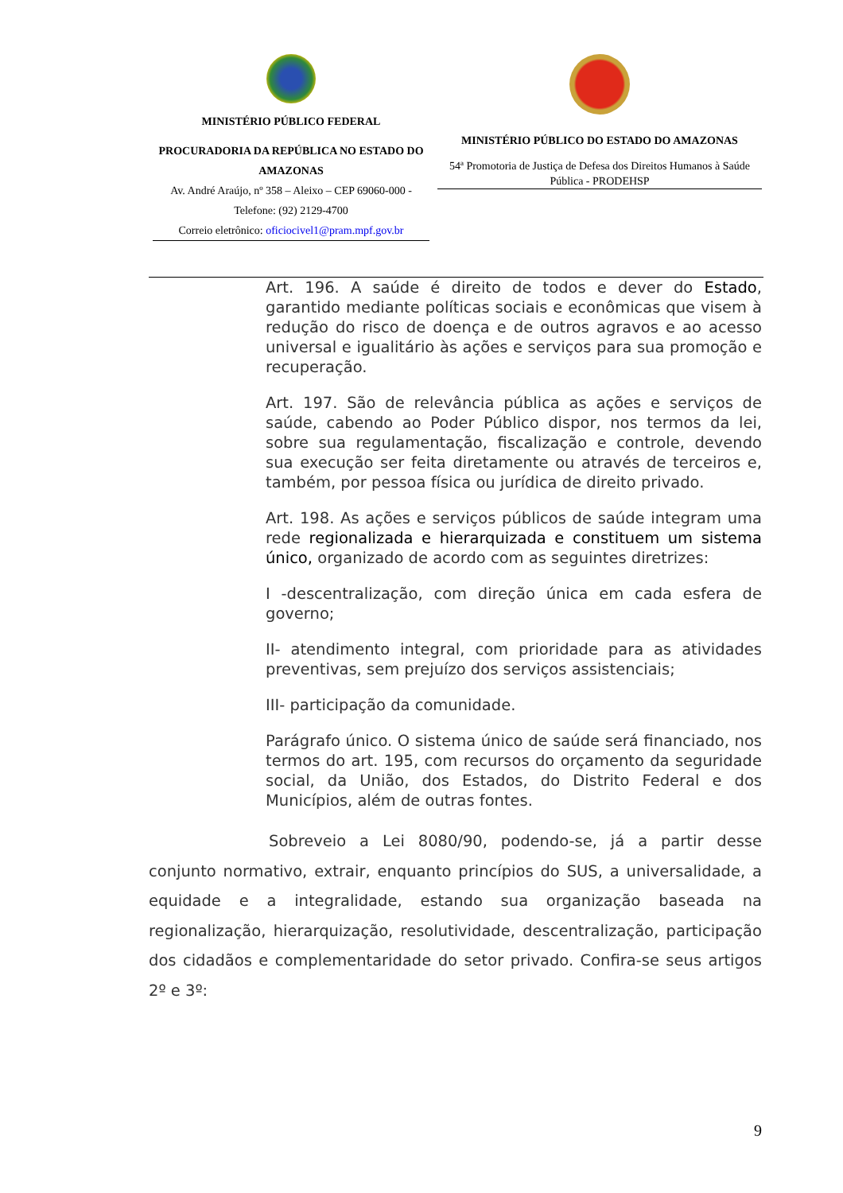MINISTÉRIO PÚBLICO FEDERAL
PROCURADORIA DA REPÚBLICA NO ESTADO DO AMAZONAS
Av. André Araújo, nº 358 – Aleixo – CEP 69060-000 - Telefone: (92) 2129-4700
Correio eletrônico: oficiocivel1@pram.mpf.gov.br
MINISTÉRIO PÚBLICO DO ESTADO DO AMAZONAS
54ª Promotoria de Justiça de Defesa dos Direitos Humanos à Saúde Pública - PRODEHSP
Art. 196. A saúde é direito de todos e dever do Estado, garantido mediante políticas sociais e econômicas que visem à redução do risco de doença e de outros agravos e ao acesso universal e igualitário às ações e serviços para sua promoção e recuperação.
Art. 197. São de relevância pública as ações e serviços de saúde, cabendo ao Poder Público dispor, nos termos da lei, sobre sua regulamentação, fiscalização e controle, devendo sua execução ser feita diretamente ou através de terceiros e, também, por pessoa física ou jurídica de direito privado.
Art. 198. As ações e serviços públicos de saúde integram uma rede regionalizada e hierarquizada e constituem um sistema único, organizado de acordo com as seguintes diretrizes:
I -descentralização, com direção única em cada esfera de governo;
II- atendimento integral, com prioridade para as atividades preventivas, sem prejuízo dos serviços assistenciais;
III- participação da comunidade.
Parágrafo único. O sistema único de saúde será financiado, nos termos do art. 195, com recursos do orçamento da seguridade social, da União, dos Estados, do Distrito Federal e dos Municípios, além de outras fontes.
Sobreveio a Lei 8080/90, podendo-se, já a partir desse conjunto normativo, extrair, enquanto princípios do SUS, a universalidade, a equidade e a integralidade, estando sua organização baseada na regionalização, hierarquização, resolutividade, descentralização, participação dos cidadãos e complementaridade do setor privado. Confira-se seus artigos 2º e 3º:
9